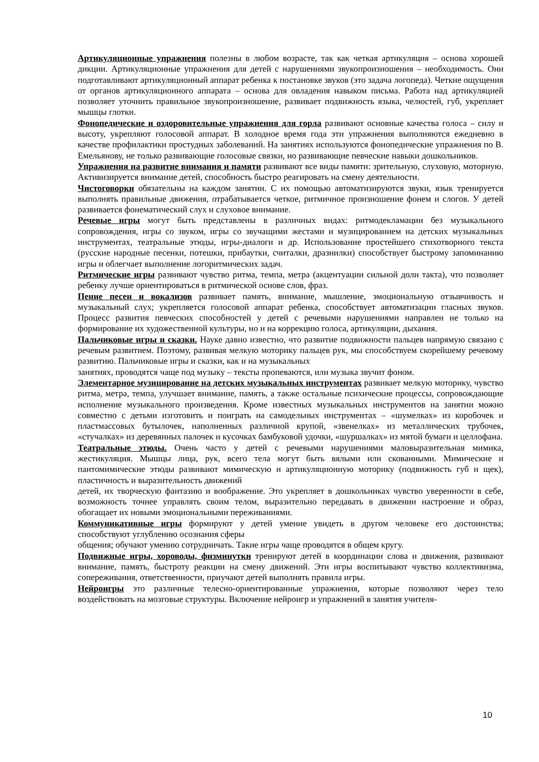Артикуляционные упражнения полезны в любом возрасте, так как четкая артикуляция – основа хорошей дикции. Артикуляционные упражнения для детей с нарушениями звукопроизношения – необходимость. Они подготавливают артикуляционный аппарат ребенка к постановке звуков (это задача логопеда). Четкие ощущения от органов артикуляционного аппарата – основа для овладения навыком письма. Работа над артикуляцией позволяет уточнить правильное звукопроизношение, развивает подвижность языка, челюстей, губ, укрепляет мышцы глотки.
Фонопедические и оздоровительные упражнения для горла развивают основные качества голоса – силу и высоту, укрепляют голосовой аппарат. В холодное время года эти упражнения выполняются ежедневно в качестве профилактики простудных заболеваний. На занятиях используются фонопедические упражнения по В. Емельянову, не только развивающие голосовые связки, но развивающие певческие навыки дошкольников.
Упражнения на развитие внимания и памяти развивают все виды памяти: зрительную, слуховую, моторную. Активизируется внимание детей, способность быстро реагировать на смену деятельности.
Чистоговорки обязательны на каждом занятии. С их помощью автоматизируются звуки, язык тренируется выполнять правильные движения, отрабатывается четкое, ритмичное произношение фонем и слогов. У детей развивается фонематический слух и слуховое внимание.
Речевые игры могут быть представлены в различных видах: ритмодекламации без музыкального сопровождения, игры со звуком, игры со звучащими жестами и музицированием на детских музыкальных инструментах, театральные этюды, игры-диалоги и др. Использование простейшего стихотворного текста (русские народные песенки, потешки, прибаутки, считалки, дразнилки) способствует быстрому запоминанию игры и облегчает выполнение логоритмических задач.
Ритмические игры развивают чувство ритма, темпа, метра (акцентуации сильной доли такта), что позволяет ребенку лучше ориентироваться в ритмической основе слов, фраз.
Пение песен и вокализов развивает память, внимание, мышление, эмоциональную отзывчивость и музыкальный слух; укрепляется голосовой аппарат ребенка, способствует автоматизации гласных звуков. Процесс развития певческих способностей у детей с речевыми нарушениями направлен не только на формирование их художественной культуры, но и на коррекцию голоса, артикуляции, дыхания.
Пальчиковые игры и сказки. Науке давно известно, что развитие подвижности пальцев напрямую связано с речевым развитием. Поэтому, развивая мелкую моторику пальцев рук, мы способствуем скорейшему речевому развитию. Пальчиковые игры и сказки, как и на музыкальных
занятиях, проводятся чаще под музыку – тексты пропеваются, или музыка звучит фоном.
Элементарное музицирование на детских музыкальных инструментах развивает мелкую моторику, чувство ритма, метра, темпа, улучшает внимание, память, а также остальные психические процессы, сопровождающие исполнение музыкального произведения. Кроме известных музыкальных инструментов на занятии можно совместно с детьми изготовить и поиграть на самодельных инструментах – «шумелках» из коробочек и пластмассовых бутылочек, наполненных различной крупой, «звенелках» из металлических трубочек, «стучалках» из деревянных палочек и кусочках бамбуковой удочки, «шуршалках» из мятой бумаги и целлофана.
Театральные этюды. Очень часто у детей с речевыми нарушениями маловыразительная мимика, жестикуляция. Мышцы лица, рук, всего тела могут быть вялыми или скованными. Мимические и пантомимические этюды развивают мимическую и артикуляционную моторику (подвижность губ и щек), пластичность и выразительность движений
детей, их творческую фантазию и воображение. Это укрепляет в дошкольниках чувство уверенности в себе, возможность точнее управлять своим телом, выразительно передавать в движении настроение и образ, обогащает их новыми эмоциональными переживаниями.
Коммуникативные игры формируют у детей умение увидеть в другом человеке его достоинства; способствуют углублению осознания сферы
общения; обучают умению сотрудничать. Такие игры чаще проводятся в общем кругу.
Подвижные игры, хороводы, физминутки тренируют детей в координации слова и движения, развивают внимание, память, быстроту реакции на смену движений. Эти игры воспитывают чувство коллективизма, сопереживания, ответственности, приучают детей выполнять правила игры.
Нейроигры это различные телесно-ориентированные упражнения, которые позволяют через тело воздействовать на мозговые структуры. Включение нейроигр и упражнений в занятия учителя-
10